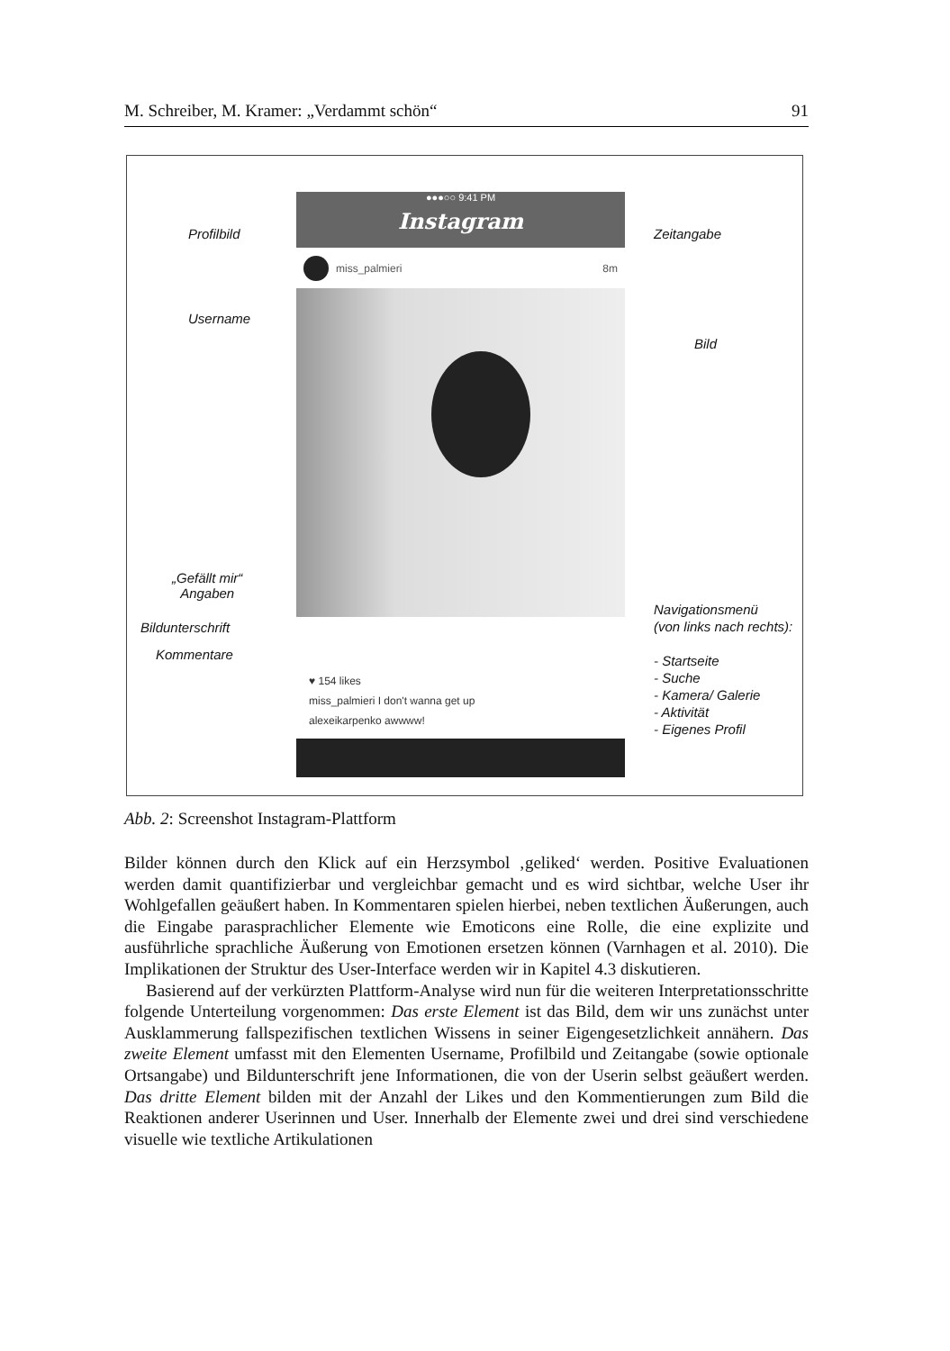M. Schreiber, M. Kramer: „Verdammt schön“91
●●●○○ 9:41 PM
Instagram
miss_palmieri 8m
♥ 154 likes
miss_palmieri I don't wanna get up
alexeikarpenko awwww!
Profilbild Zeitangabe
Username
Bild
„Gefällt mir“
Angaben
Bildunterschrift
Kommentare
Navigationsmenü
(von links nach rechts):
- Startseite
- Suche
- Kamera/ Galerie
- Aktivität
- Eigenes Profil
Abb. 2: Screenshot Instagram-Plattform
Bilder können durch den Klick auf ein Herzsymbol ‚geliked‘ werden. Positive Evaluationen werden damit quantifizierbar und vergleichbar gemacht und es wird sichtbar, welche User ihr Wohlgefallen geäußert haben. In Kommentaren spielen hierbei, neben textlichen Äußerungen, auch die Eingabe parasprachlicher Elemente wie Emoticons eine Rolle, die eine explizite und ausführliche sprachliche Äußerung von Emotionen ersetzen können (Varnhagen et al. 2010). Die Implikationen der Struktur des User-Interface werden wir in Kapitel 4.3 diskutieren.
Basierend auf der verkürzten Plattform-Analyse wird nun für die weiteren Interpretationsschritte folgende Unterteilung vorgenommen: Das erste Element ist das Bild, dem wir uns zunächst unter Ausklammerung fallspezifischen textlichen Wissens in seiner Eigengesetzlichkeit annähern. Das zweite Element umfasst mit den Elementen Username, Profilbild und Zeitangabe (sowie optionale Ortsangabe) und Bildunterschrift jene Informationen, die von der Userin selbst geäußert werden. Das dritte Element bilden mit der Anzahl der Likes und den Kommentierungen zum Bild die Reaktionen anderer Userinnen und User. Innerhalb der Elemente zwei und drei sind verschiedene visuelle wie textliche Artikulationen